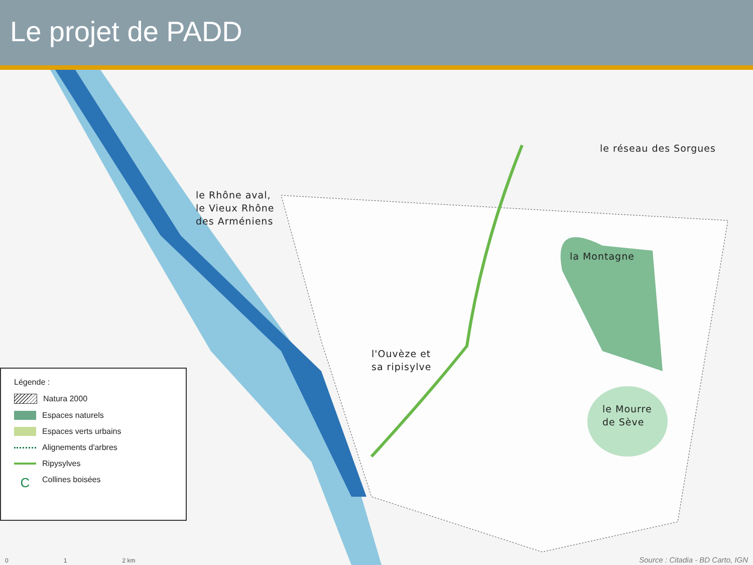Le projet de PADD
le Rhône aval,
le Vieux Rhône
des Arméniens
le réseau des Sorgues
la Montagne
l'Ouvèze et
sa ripisylve
le Mourre
de Sève
Légende :
Natura 2000
Espaces naturels
Espaces verts urbains
Alignements d'arbres
Ripysylves
C
Collines boisées
0 1 2 km
Source : Citadia - BD Carto, IGN